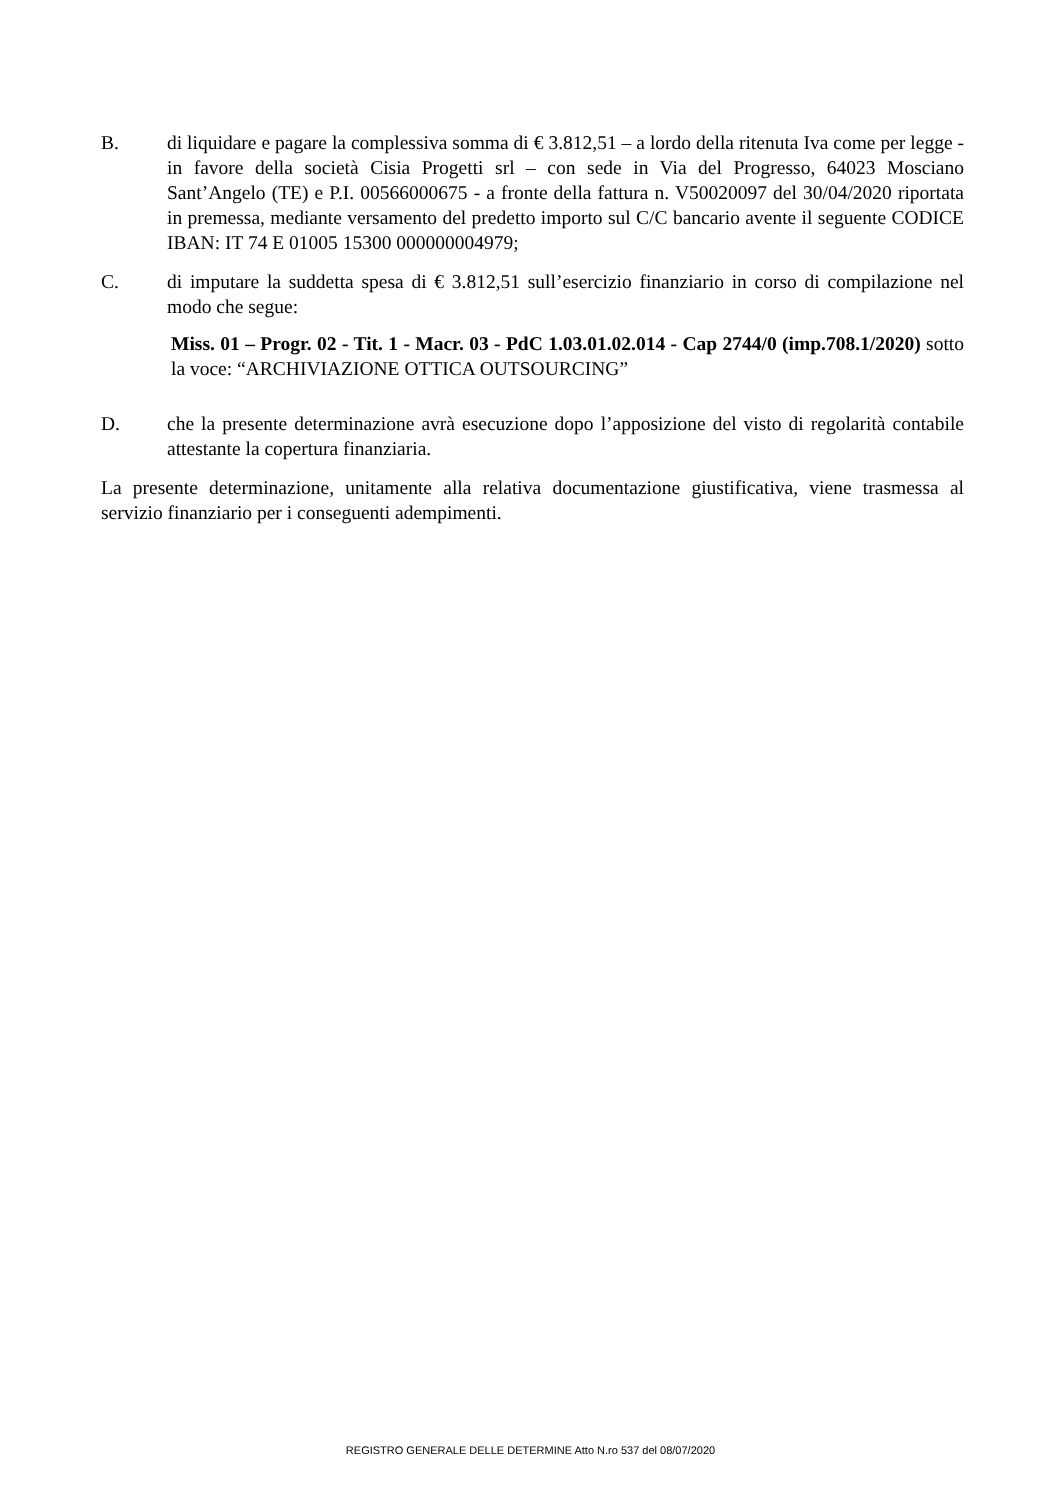B. di liquidare e pagare la complessiva somma di € 3.812,51 – a lordo della ritenuta Iva come per legge - in favore della società Cisia Progetti srl – con sede in Via del Progresso, 64023 Mosciano Sant’Angelo (TE) e P.I. 00566000675 - a fronte della fattura n. V50020097 del 30/04/2020 riportata in premessa, mediante versamento del predetto importo sul C/C bancario avente il seguente CODICE IBAN: IT 74 E 01005 15300 000000004979;
C. di imputare la suddetta spesa di € 3.812,51 sull’esercizio finanziario in corso di compilazione nel modo che segue:
Miss. 01 – Progr. 02 - Tit. 1 - Macr. 03 - PdC 1.03.01.02.014 - Cap 2744/0 (imp.708.1/2020) sotto la voce: “ARCHIVIAZIONE OTTICA OUTSOURCING”
D. che la presente determinazione avrà esecuzione dopo l’apposizione del visto di regolarità contabile attestante la copertura finanziaria.
La presente determinazione, unitamente alla relativa documentazione giustificativa, viene trasmessa al servizio finanziario per i conseguenti adempimenti.
REGISTRO GENERALE DELLE DETERMINE Atto N.ro 537 del 08/07/2020